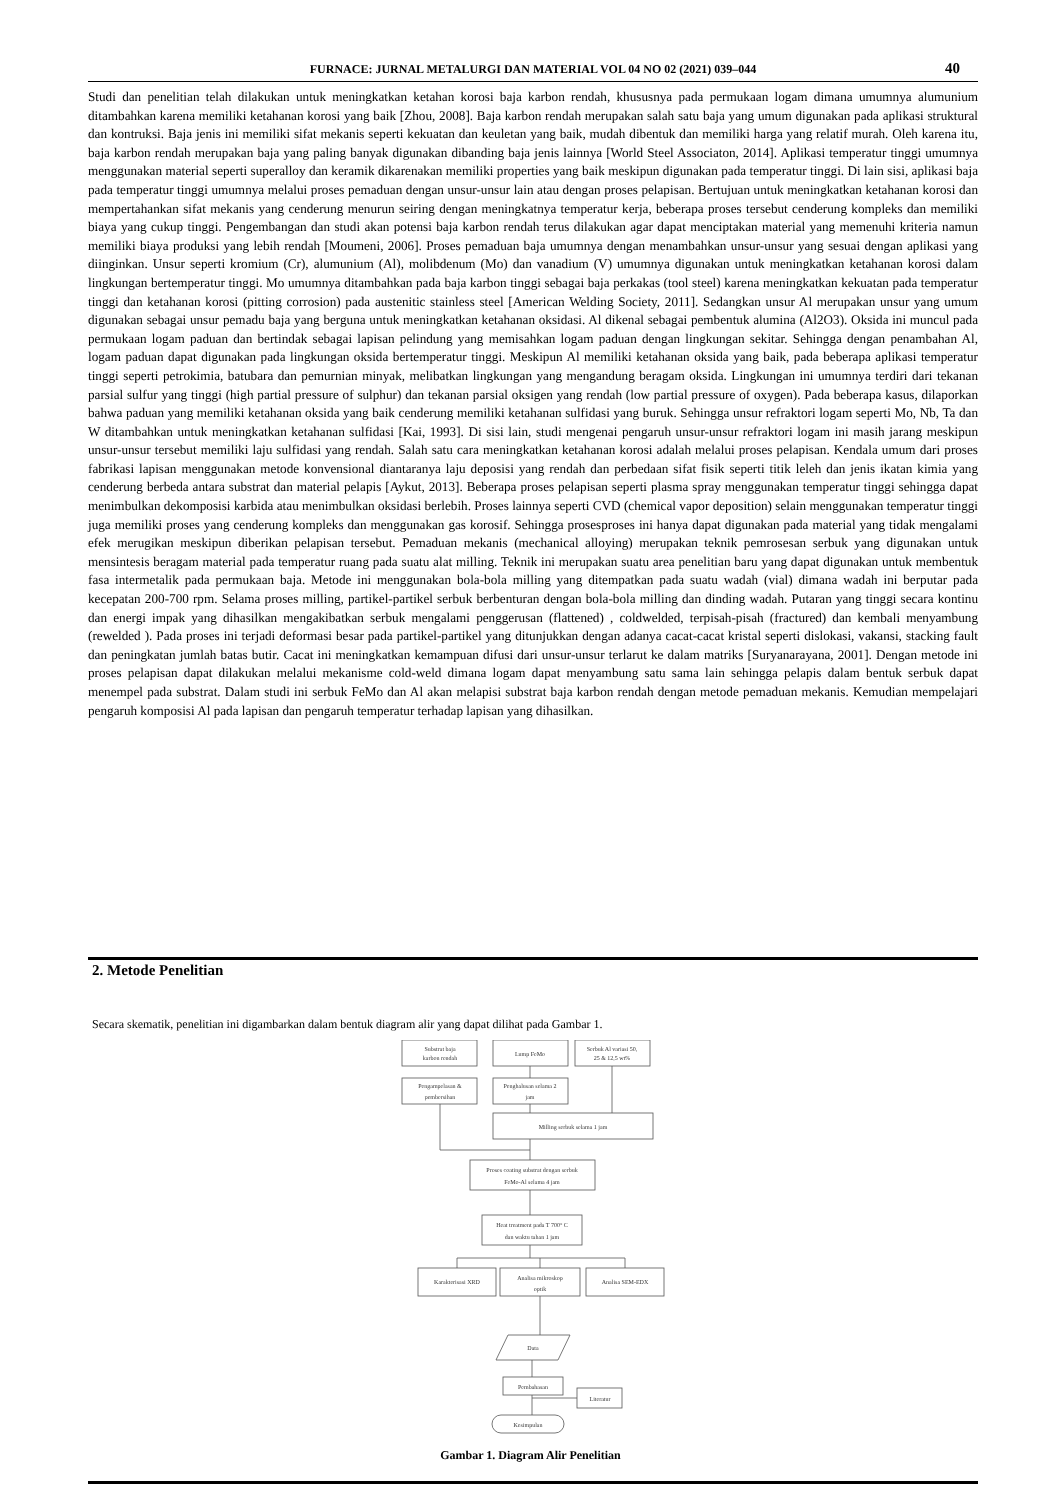FURNACE: JURNAL METALURGI DAN MATERIAL VOL 04 NO 02 (2021) 039–044 40
Studi dan penelitian telah dilakukan untuk meningkatkan ketahan korosi baja karbon rendah, khususnya pada permukaan logam dimana umumnya alumunium ditambahkan karena memiliki ketahanan korosi yang baik [Zhou, 2008]. Baja karbon rendah merupakan salah satu baja yang umum digunakan pada aplikasi struktural dan kontruksi. Baja jenis ini memiliki sifat mekanis seperti kekuatan dan keuletan yang baik, mudah dibentuk dan memiliki harga yang relatif murah. Oleh karena itu, baja karbon rendah merupakan baja yang paling banyak digunakan dibanding baja jenis lainnya [World Steel Associaton, 2014]. Aplikasi temperatur tinggi umumnya menggunakan material seperti superalloy dan keramik dikarenakan memiliki properties yang baik meskipun digunakan pada temperatur tinggi. Di lain sisi, aplikasi baja pada temperatur tinggi umumnya melalui proses pemaduan dengan unsur-unsur lain atau dengan proses pelapisan. Bertujuan untuk meningkatkan ketahanan korosi dan mempertahankan sifat mekanis yang cenderung menurun seiring dengan meningkatnya temperatur kerja, beberapa proses tersebut cenderung kompleks dan memiliki biaya yang cukup tinggi. Pengembangan dan studi akan potensi baja karbon rendah terus dilakukan agar dapat menciptakan material yang memenuhi kriteria namun memiliki biaya produksi yang lebih rendah [Moumeni, 2006]. Proses pemaduan baja umumnya dengan menambahkan unsur-unsur yang sesuai dengan aplikasi yang diinginkan. Unsur seperti kromium (Cr), alumunium (Al), molibdenum (Mo) dan vanadium (V) umumnya digunakan untuk meningkatkan ketahanan korosi dalam lingkungan bertemperatur tinggi. Mo umumnya ditambahkan pada baja karbon tinggi sebagai baja perkakas (tool steel) karena meningkatkan kekuatan pada temperatur tinggi dan ketahanan korosi (pitting corrosion) pada austenitic stainless steel [American Welding Society, 2011]. Sedangkan unsur Al merupakan unsur yang umum digunakan sebagai unsur pemadu baja yang berguna untuk meningkatkan ketahanan oksidasi. Al dikenal sebagai pembentuk alumina (Al2O3). Oksida ini muncul pada permukaan logam paduan dan bertindak sebagai lapisan pelindung yang memisahkan logam paduan dengan lingkungan sekitar. Sehingga dengan penambahan Al, logam paduan dapat digunakan pada lingkungan oksida bertemperatur tinggi. Meskipun Al memiliki ketahanan oksida yang baik, pada beberapa aplikasi temperatur tinggi seperti petrokimia, batubara dan pemurnian minyak, melibatkan lingkungan yang mengandung beragam oksida. Lingkungan ini umumnya terdiri dari tekanan parsial sulfur yang tinggi (high partial pressure of sulphur) dan tekanan parsial oksigen yang rendah (low partial pressure of oxygen). Pada beberapa kasus, dilaporkan bahwa paduan yang memiliki ketahanan oksida yang baik cenderung memiliki ketahanan sulfidasi yang buruk. Sehingga unsur refraktori logam seperti Mo, Nb, Ta dan W ditambahkan untuk meningkatkan ketahanan sulfidasi [Kai, 1993]. Di sisi lain, studi mengenai pengaruh unsur-unsur refraktori logam ini masih jarang meskipun unsur-unsur tersebut memiliki laju sulfidasi yang rendah. Salah satu cara meningkatkan ketahanan korosi adalah melalui proses pelapisan. Kendala umum dari proses fabrikasi lapisan menggunakan metode konvensional diantaranya laju deposisi yang rendah dan perbedaan sifat fisik seperti titik leleh dan jenis ikatan kimia yang cenderung berbeda antara substrat dan material pelapis [Aykut, 2013]. Beberapa proses pelapisan seperti plasma spray menggunakan temperatur tinggi sehingga dapat menimbulkan dekomposisi karbida atau menimbulkan oksidasi berlebih. Proses lainnya seperti CVD (chemical vapor deposition) selain menggunakan temperatur tinggi juga memiliki proses yang cenderung kompleks dan menggunakan gas korosif. Sehingga prosesproses ini hanya dapat digunakan pada material yang tidak mengalami efek merugikan meskipun diberikan pelapisan tersebut. Pemaduan mekanis (mechanical alloying) merupakan teknik pemrosesan serbuk yang digunakan untuk mensintesis beragam material pada temperatur ruang pada suatu alat milling. Teknik ini merupakan suatu area penelitian baru yang dapat digunakan untuk membentuk fasa intermetalik pada permukaan baja. Metode ini menggunakan bola-bola milling yang ditempatkan pada suatu wadah (vial) dimana wadah ini berputar pada kecepatan 200-700 rpm. Selama proses milling, partikel-partikel serbuk berbenturan dengan bola-bola milling dan dinding wadah. Putaran yang tinggi secara kontinu dan energi impak yang dihasilkan mengakibatkan serbuk mengalami penggerusan (flattened) , coldwelded, terpisah-pisah (fractured) dan kembali menyambung (rewelded ). Pada proses ini terjadi deformasi besar pada partikel-partikel yang ditunjukkan dengan adanya cacat-cacat kristal seperti dislokasi, vakansi, stacking fault dan peningkatan jumlah batas butir. Cacat ini meningkatkan kemampuan difusi dari unsur-unsur terlarut ke dalam matriks [Suryanarayana, 2001]. Dengan metode ini proses pelapisan dapat dilakukan melalui mekanisme cold-weld dimana logam dapat menyambung satu sama lain sehingga pelapis dalam bentuk serbuk dapat menempel pada substrat. Dalam studi ini serbuk FeMo dan Al akan melapisi substrat baja karbon rendah dengan metode pemaduan mekanis. Kemudian mempelajari pengaruh komposisi Al pada lapisan dan pengaruh temperatur terhadap lapisan yang dihasilkan.
2. Metode Penelitian
Secara skematik, penelitian ini digambarkan dalam bentuk diagram alir yang dapat dilihat pada Gambar 1.
Substrat baja
karbon rendah
Lump FeMo
Serbuk Al variasi 50,
25 & 12,5 wt%
Pengampelasan &
pembersihan
Penghalusan selama 2
jam
Milling serbuk selama 1 jam
Proses coating substrat dengan serbuk
FeMo-Al selama 4 jam
Heat treatment pada T 700° C
dan waktu tahan 1 jam
Karakterisasi XRD
Analisa mikroskop
optik
Analisa SEM-EDX
Data
Pembahasan
Literatur
Kesimpulan
Gambar 1. Diagram Alir Penelitian